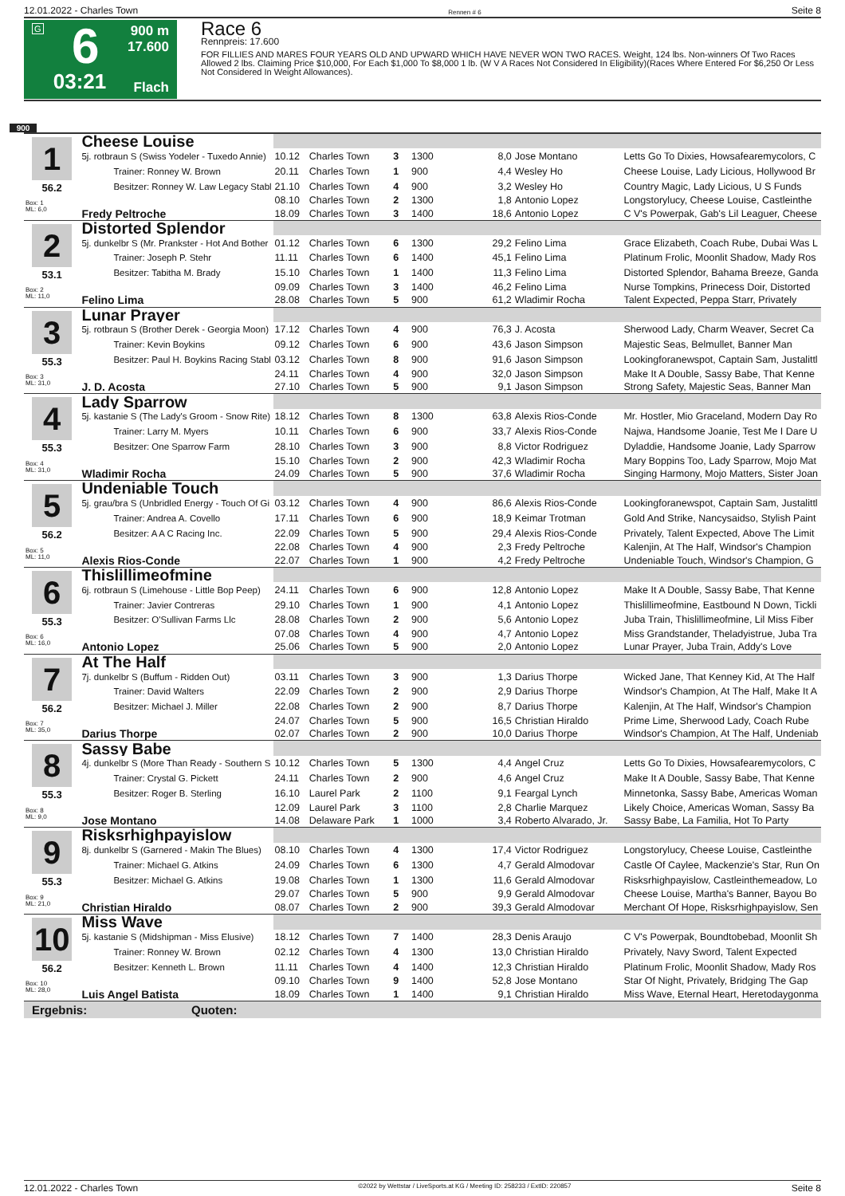12.01.2022 - Charles Town Rennen # 6 Seite 8
G
6
03:21
900 m
17.600
Flach
Race 6
Rennpreis: 17.600
FOR FILLIES AND MARES FOUR YEARS OLD AND UPWARD WHICH HAVE NEVER WON TWO RACES. Weight, 124 lbs. Non-winners Of Two Races Allowed 2 lbs. Claiming Price $10,000, For Each $1,000 To $8,000 1 lb. (W V A Races Not Considered In Eligibility)(Races Where Entered For $6,250 Or Less Not Considered In Weight Allowances).
900
| 1 56.2 | Cheese Louise | | | | | | | |
| | 5j. rotbraun S (Swiss Yodeler - Tuxedo Annie) | 10.12 | Charles Town | 3 | 1300 | 8,0 | Jose Montano | Letts Go To Dixies, Howsafearemycolors, C |
| | Trainer: Ronney W. Brown | 20.11 | Charles Town | 1 | 900 | 4,4 | Wesley Ho | Cheese Louise, Lady Licious, Hollywood Br |
| | Besitzer: Ronney W. Law Legacy Stabl | 21.10 | Charles Town | 4 | 900 | 3,2 | Wesley Ho | Country Magic, Lady Licious, U S Funds |
| Box: 1 ML: 6,0 | | 08.10 | Charles Town | 2 | 1300 | 1,8 | Antonio Lopez | Longstorylucy, Cheese Louise, Castleinthe |
| | Fredy Peltroche | 18.09 | Charles Town | 3 | 1400 | 18,6 | Antonio Lopez | C V's Powerpak, Gab's Lil Leaguer, Cheese |
| 2 53.1 | Distorted Splendor | | | | | | | |
| | 5j. dunkelbr S (Mr. Prankster - Hot And Bother | 01.12 | Charles Town | 6 | 1300 | 29,2 | Felino Lima | Grace Elizabeth, Coach Rube, Dubai Was L |
| | Trainer: Joseph P. Stehr | 11.11 | Charles Town | 6 | 1400 | 45,1 | Felino Lima | Platinum Frolic, Moonlit Shadow, Mady Ros |
| | Besitzer: Tabitha M. Brady | 15.10 | Charles Town | 1 | 1400 | 11,3 | Felino Lima | Distorted Splendor, Bahama Breeze, Ganda |
| Box: 2 ML: 11,0 | | 09.09 | Charles Town | 3 | 1400 | 46,2 | Felino Lima | Nurse Tompkins, Prinecess Doir, Distorted |
| | Felino Lima | 28.08 | Charles Town | 5 | 900 | 61,2 | Wladimir Rocha | Talent Expected, Peppa Starr, Privately |
| 3 55.3 | Lunar Prayer | | | | | | | |
| | 5j. rotbraun S (Brother Derek - Georgia Moon) | 17.12 | Charles Town | 4 | 900 | 76,3 | J. Acosta | Sherwood Lady, Charm Weaver, Secret Ca |
| | Trainer: Kevin Boykins | 09.12 | Charles Town | 6 | 900 | 43,6 | Jason Simpson | Majestic Seas, Belmullet, Banner Man |
| | Besitzer: Paul H. Boykins Racing Stabl | 03.12 | Charles Town | 8 | 900 | 91,6 | Jason Simpson | Lookingforanewspot, Captain Sam, Justalittl |
| Box: 3 ML: 31,0 | | 24.11 | Charles Town | 4 | 900 | 32,0 | Jason Simpson | Make It A Double, Sassy Babe, That Kenne |
| | J. D. Acosta | 27.10 | Charles Town | 5 | 900 | 9,1 | Jason Simpson | Strong Safety, Majestic Seas, Banner Man |
| 4 55.3 | Lady Sparrow | | | | | | | |
| | 5j. kastanie S (The Lady's Groom - Snow Rite) | 18.12 | Charles Town | 8 | 1300 | 63,8 | Alexis Rios-Conde | Mr. Hostler, Mio Graceland, Modern Day Ro |
| | Trainer: Larry M. Myers | 10.11 | Charles Town | 6 | 900 | 33,7 | Alexis Rios-Conde | Najwa, Handsome Joanie, Test Me I Dare U |
| | Besitzer: One Sparrow Farm | 28.10 | Charles Town | 3 | 900 | 8,8 | Victor Rodriguez | Dyladdie, Handsome Joanie, Lady Sparrow |
| Box: 4 ML: 31,0 | | 15.10 | Charles Town | 2 | 900 | 42,3 | Wladimir Rocha | Mary Boppins Too, Lady Sparrow, Mojo Mat |
| | Wladimir Rocha | 24.09 | Charles Town | 5 | 900 | 37,6 | Wladimir Rocha | Singing Harmony, Mojo Matters, Sister Joan |
| 5 56.2 | Undeniable Touch | | | | | | | |
| | 5j. grau/bra S (Unbridled Energy - Touch Of Gi | 03.12 | Charles Town | 4 | 900 | 86,6 | Alexis Rios-Conde | Lookingforanewspot, Captain Sam, Justalittl |
| | Trainer: Andrea A. Covello | 17.11 | Charles Town | 6 | 900 | 18,9 | Keimar Trotman | Gold And Strike, Nancysaidso, Stylish Paint |
| | Besitzer: A A C Racing Inc. | 22.09 | Charles Town | 5 | 900 | 29,4 | Alexis Rios-Conde | Privately, Talent Expected, Above The Limit |
| Box: 5 ML: 11,0 | | 22.08 | Charles Town | 4 | 900 | 2,3 | Fredy Peltroche | Kalenjin, At The Half, Windsor's Champion |
| | Alexis Rios-Conde | 22.07 | Charles Town | 1 | 900 | 4,2 | Fredy Peltroche | Undeniable Touch, Windsor's Champion, G |
| 6 55.3 | Thislillimeofmine | | | | | | | |
| | 6j. rotbraun S (Limehouse - Little Bop Peep) | 24.11 | Charles Town | 6 | 900 | 12,8 | Antonio Lopez | Make It A Double, Sassy Babe, That Kenne |
| | Trainer: Javier Contreras | 29.10 | Charles Town | 1 | 900 | 4,1 | Antonio Lopez | Thislillimeofmine, Eastbound N Down, Tickli |
| | Besitzer: O'Sullivan Farms Llc | 28.08 | Charles Town | 2 | 900 | 5,6 | Antonio Lopez | Juba Train, Thislillimeofmine, Lil Miss Fiber |
| Box: 6 ML: 16,0 | | 07.08 | Charles Town | 4 | 900 | 4,7 | Antonio Lopez | Miss Grandstander, Theladyistrue, Juba Tra |
| | Antonio Lopez | 25.06 | Charles Town | 5 | 900 | 2,0 | Antonio Lopez | Lunar Prayer, Juba Train, Addy's Love |
| 7 56.2 | At The Half | | | | | | | |
| | 7j. dunkelbr S (Buffum - Ridden Out) | 03.11 | Charles Town | 3 | 900 | 1,3 | Darius Thorpe | Wicked Jane, That Kenney Kid, At The Half |
| | Trainer: David Walters | 22.09 | Charles Town | 2 | 900 | 2,9 | Darius Thorpe | Windsor's Champion, At The Half, Make It A |
| | Besitzer: Michael J. Miller | 22.08 | Charles Town | 2 | 900 | 8,7 | Darius Thorpe | Kalenjin, At The Half, Windsor's Champion |
| Box: 7 ML: 35,0 | | 24.07 | Charles Town | 5 | 900 | 16,5 | Christian Hiraldo | Prime Lime, Sherwood Lady, Coach Rube |
| | Darius Thorpe | 02.07 | Charles Town | 2 | 900 | 10,0 | Darius Thorpe | Windsor's Champion, At The Half, Undeniab |
| 8 55.3 | Sassy Babe | | | | | | | |
| | 4j. dunkelbr S (More Than Ready - Southern S | 10.12 | Charles Town | 5 | 1300 | 4,4 | Angel Cruz | Letts Go To Dixies, Howsafearemycolors, C |
| | Trainer: Crystal G. Pickett | 24.11 | Charles Town | 2 | 900 | 4,6 | Angel Cruz | Make It A Double, Sassy Babe, That Kenne |
| | Besitzer: Roger B. Sterling | 16.10 | Laurel Park | 2 | 1100 | 9,1 | Feargal Lynch | Minnetonka, Sassy Babe, Americas Woman |
| Box: 8 ML: 9,0 | | 12.09 | Laurel Park | 3 | 1100 | 2,8 | Charlie Marquez | Likely Choice, Americas Woman, Sassy Ba |
| | Jose Montano | 14.08 | Delaware Park | 1 | 1000 | 3,4 | Roberto Alvarado, Jr. | Sassy Babe, La Familia, Hot To Party |
| 9 55.3 | Risksrhighpayislow | | | | | | | |
| | 8j. dunkelbr S (Garnered - Makin The Blues) | 08.10 | Charles Town | 4 | 1300 | 17,4 | Victor Rodriguez | Longstorylucy, Cheese Louise, Castleinthe |
| | Trainer: Michael G. Atkins | 24.09 | Charles Town | 6 | 1300 | 4,7 | Gerald Almodovar | Castle Of Caylee, Mackenzie's Star, Run On |
| | Besitzer: Michael G. Atkins | 19.08 | Charles Town | 1 | 1300 | 11,6 | Gerald Almodovar | Risksrhighpayislow, Castleinthemeadow, Lo |
| Box: 9 ML: 21,0 | | 29.07 | Charles Town | 5 | 900 | 9,9 | Gerald Almodovar | Cheese Louise, Martha's Banner, Bayou Bo |
| | Christian Hiraldo | 08.07 | Charles Town | 2 | 900 | 39,3 | Gerald Almodovar | Merchant Of Hope, Risksrhighpayislow, Sen |
| 10 56.2 | Miss Wave | | | | | | | |
| | 5j. kastanie S (Midshipman - Miss Elusive) | 18.12 | Charles Town | 7 | 1400 | 28,3 | Denis Araujo | C V's Powerpak, Boundtobebad, Moonlit Sh |
| | Trainer: Ronney W. Brown | 02.12 | Charles Town | 4 | 1300 | 13,0 | Christian Hiraldo | Privately, Navy Sword, Talent Expected |
| | Besitzer: Kenneth L. Brown | 11.11 | Charles Town | 4 | 1400 | 12,3 | Christian Hiraldo | Platinum Frolic, Moonlit Shadow, Mady Ros |
| Box: 10 ML: 28,0 | | 09.10 | Charles Town | 9 | 1400 | 52,8 | Jose Montano | Star Of Night, Privately, Bridging The Gap |
| | Luis Angel Batista | 18.09 | Charles Town | 1 | 1400 | 9,1 | Christian Hiraldo | Miss Wave, Eternal Heart, Heretodaygonma |
Ergebnis: Quoten:
12.01.2022 - Charles Town ©2022 by Wettstar / LiveSports.at KG / Meeting ID: 258233 / ExtID: 220857 Seite 8